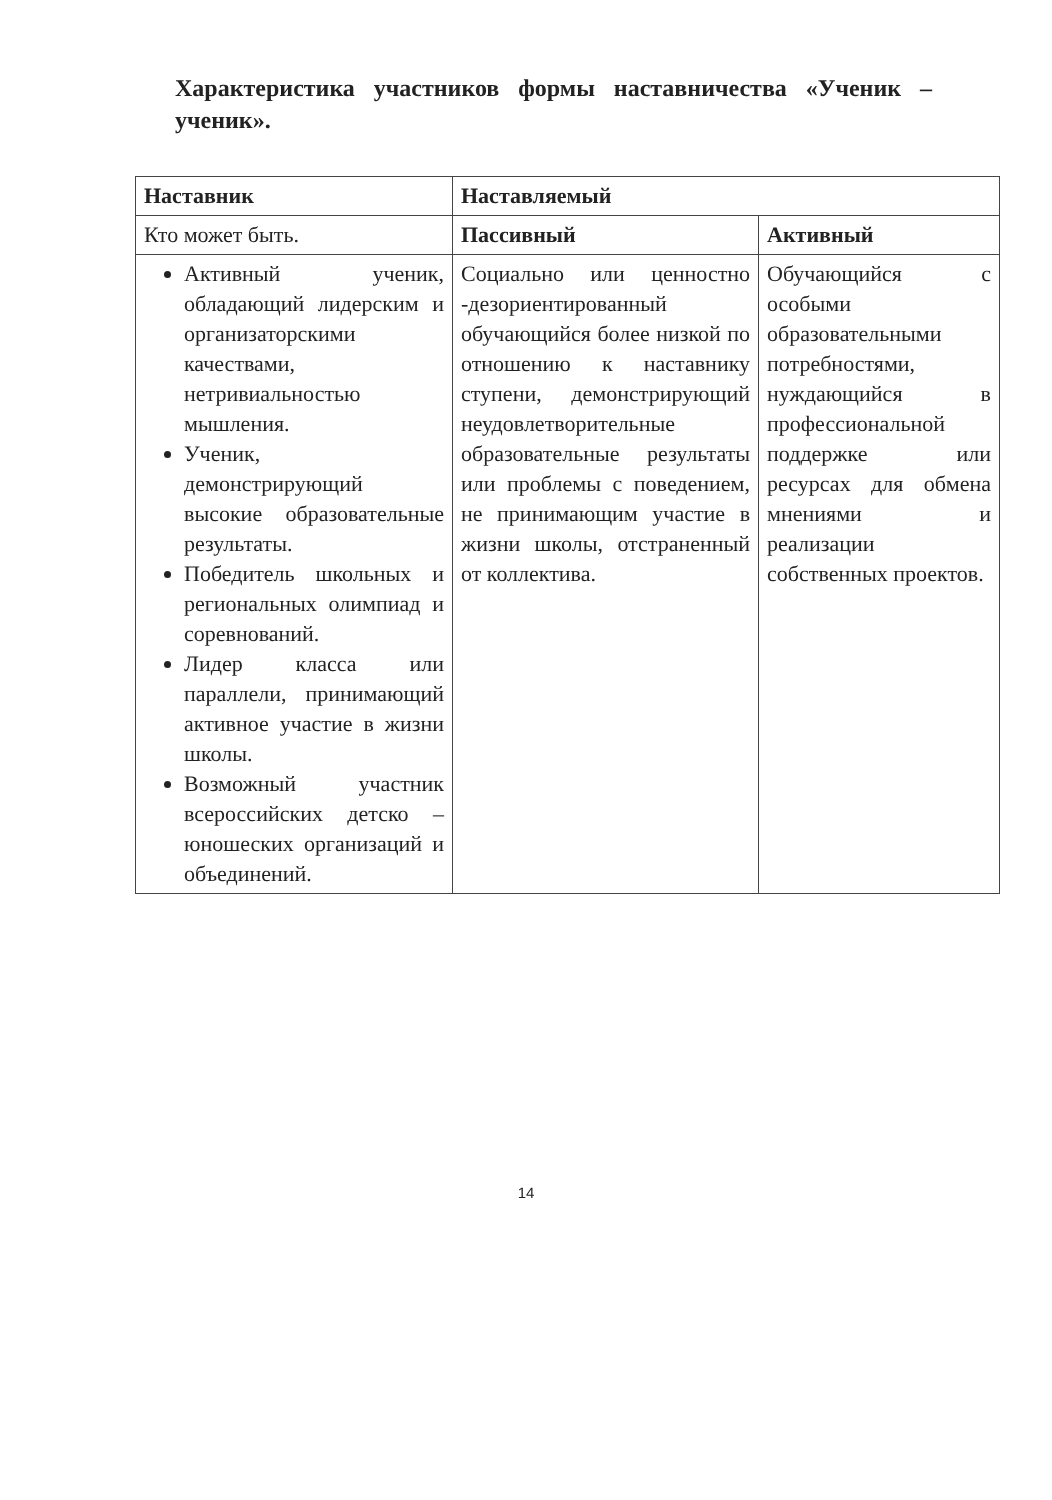Характеристика участников формы наставничества «Ученик – ученик».
| Наставник | Наставляемый | |
| --- | --- | --- |
| Кто может быть. | Пассивный | Активный |
| Активный ученик, обладающий лидерским и организаторскими качествами, нетривиальностью мышления. Ученик, демонстрирующий высокие образовательные результаты. Победитель школьных и региональных олимпиад и соревнований. Лидер класса или параллели, принимающий активное участие в жизни школы. Возможный участник всероссийских детско – юношеских организаций и объединений. | Социально или ценностно -дезориентированный обучающийся более низкой по отношению к наставнику ступени, демонстрирующий неудовлетворительные образовательные результаты или проблемы с поведением, не принимающим участие в жизни школы, отстраненный от коллектива. | Обучающийся с особыми образовательными потребностями, нуждающийся в профессиональной поддержке или ресурсах для обмена мнениями и реализации собственных проектов. |
14